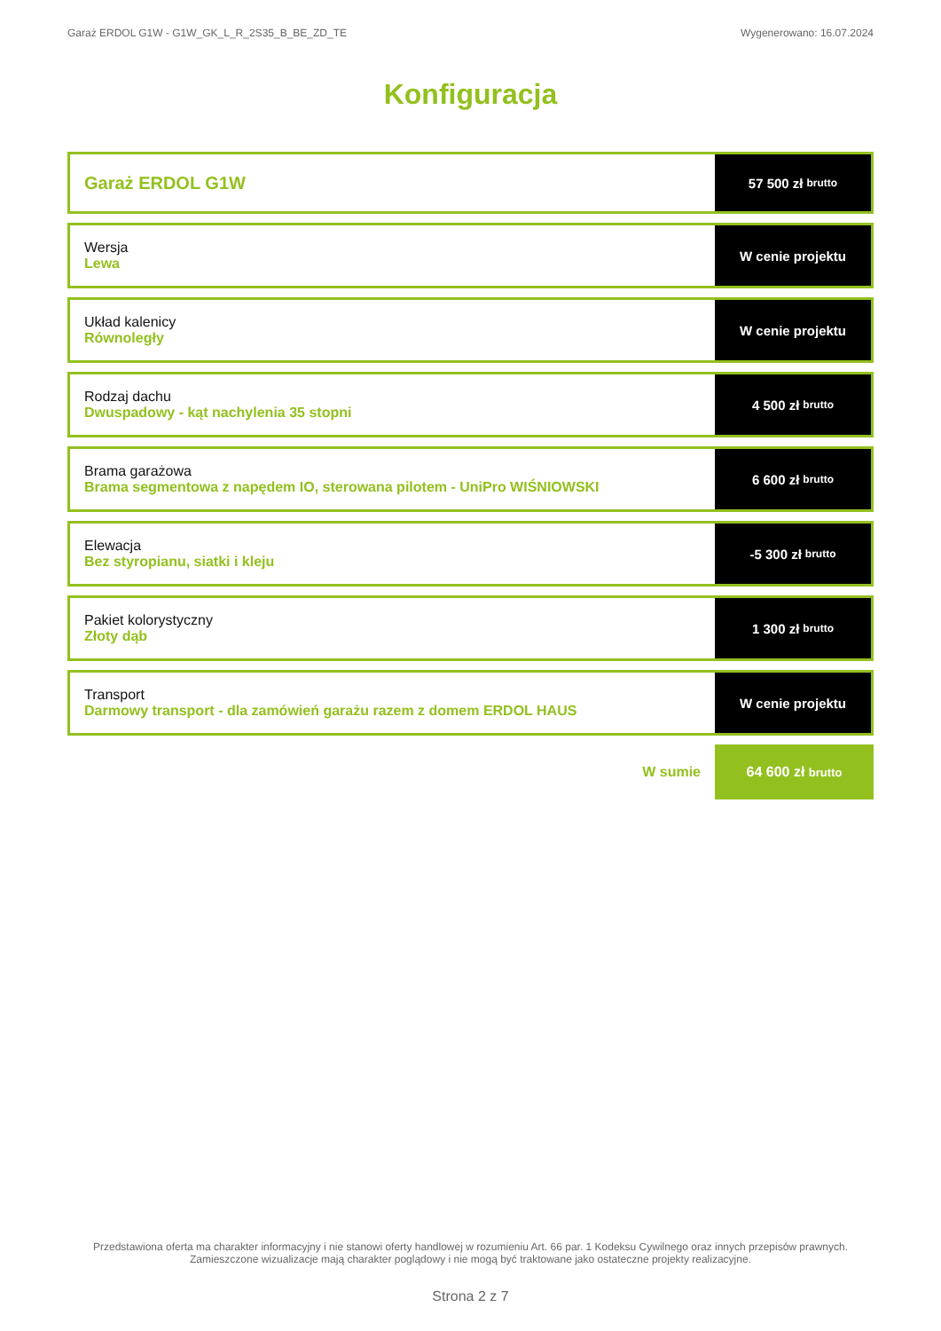Garaż ERDOL G1W - G1W_GK_L_R_2S35_B_BE_ZD_TE Wygenerowano: 16.07.2024
Konfiguracja
Garaż ERDOL G1W
57 500 zł brutto
Wersja
Lewa
W cenie projektu
Układ kalenicy
Równoległy
W cenie projektu
Rodzaj dachu
Dwuspadowy - kąt nachylenia 35 stopni
4 500 zł brutto
Brama garażowa
Brama segmentowa z napędem IO, sterowana pilotem - UniPro WIŚNIOWSKI
6 600 zł brutto
Elewacja
Bez styropianu, siatki i kleju
-5 300 zł brutto
Pakiet kolorystyczny
Złoty dąb
1 300 zł brutto
Transport
Darmowy transport - dla zamówień garażu razem z domem ERDOL HAUS
W cenie projektu
W sumie
64 600 zł brutto
Przedstawiona oferta ma charakter informacyjny i nie stanowi oferty handlowej w rozumieniu Art. 66 par. 1 Kodeksu Cywilnego oraz innych przepisów prawnych. Zamieszczone wizualizacje mają charakter poglądowy i nie mogą być traktowane jako ostateczne projekty realizacyjne.
Strona 2 z 7